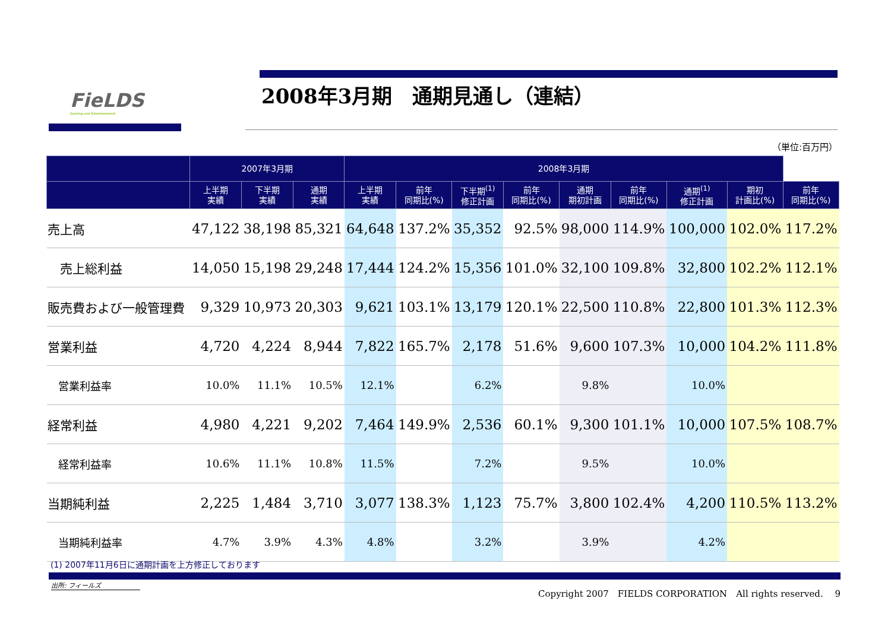FieLDS
Gaming and Entertainment
2008年3月期　通期見通し（連結）
（単位:百万円）
| | 2007年3月期 | | | 2008年3月期 | | | | | | | | |
| --- | --- | --- | --- | --- | --- | --- | --- | --- | --- | --- | --- | --- |
| | 上半期 実績 | 下半期 実績 | 通期 実績 | 上半期 実績 | 前年 同期比(%) | 下半期<sup>(1)</sup> 修正計画 | 前年 同期比(%) | 通期 期初計画 | 前年 同期比(%) | 通期<sup>(1)</sup> 修正計画 | 期初 計画比(%) | 前年 同期比(%) |
| 売上高 | 47,122 | 38,198 | 85,321 | 64,648 | 137.2% | 35,352 | 92.5% | 98,000 | 114.9% | 100,000 | 102.0% | 117.2% |
| 売上総利益 | 14,050 | 15,198 | 29,248 | 17,444 | 124.2% | 15,356 | 101.0% | 32,100 | 109.8% | 32,800 | 102.2% | 112.1% |
| 販売費および一般管理費 | 9,329 | 10,973 | 20,303 | 9,621 | 103.1% | 13,179 | 120.1% | 22,500 | 110.8% | 22,800 | 101.3% | 112.3% |
| 営業利益 | 4,720 | 4,224 | 8,944 | 7,822 | 165.7% | 2,178 | 51.6% | 9,600 | 107.3% | 10,000 | 104.2% | 111.8% |
| 営業利益率 | 10.0% | 11.1% | 10.5% | 12.1% | | 6.2% | | 9.8% | | 10.0% | | |
| 経常利益 | 4,980 | 4,221 | 9,202 | 7,464 | 149.9% | 2,536 | 60.1% | 9,300 | 101.1% | 10,000 | 107.5% | 108.7% |
| 経常利益率 | 10.6% | 11.1% | 10.8% | 11.5% | | 7.2% | | 9.5% | | 10.0% | | |
| 当期純利益 | 2,225 | 1,484 | 3,710 | 3,077 | 138.3% | 1,123 | 75.7% | 3,800 | 102.4% | 4,200 | 110.5% | 113.2% |
| 当期純利益率 | 4.7% | 3.9% | 4.3% | 4.8% | | 3.2% | | 3.9% | | 4.2% | | |
(1) 2007年11月6日に通期計画を上方修正しております
出所: フィールズ
Copyright 2007　FIELDS CORPORATION　All rights reserved.　 9